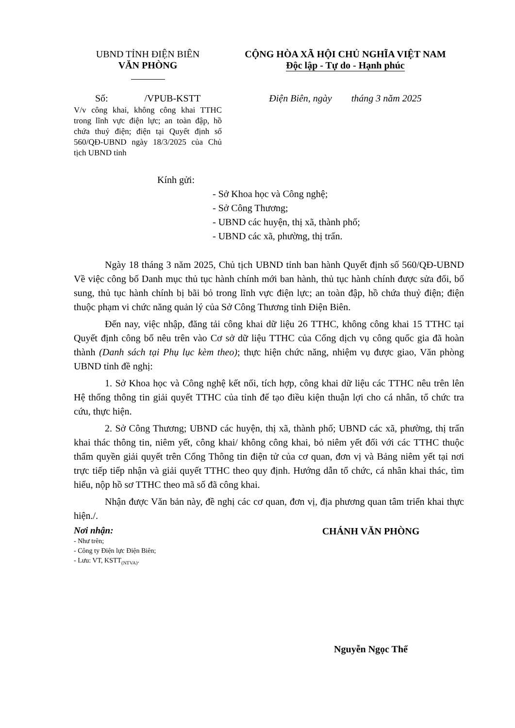UBND TỈNH ĐIỆN BIÊN
VĂN PHÒNG
CỘNG HÒA XÃ HỘI CHỦ NGHĨA VIỆT NAM
Độc lập - Tự do - Hạnh phúc
Số: /VPUB-KSTT
V/v công khai, không công khai TTHC trong lĩnh vực điện lực; an toàn đập, hồ chứa thuỷ điện; điện tại Quyết định số 560/QĐ-UBND ngày 18/3/2025 của Chủ tịch UBND tỉnh
Điện Biên, ngày tháng 3 năm 2025
Kính gửi:
- Sở Khoa học và Công nghệ;
- Sở Công Thương;
- UBND các huyện, thị xã, thành phố;
- UBND các xã, phường, thị trấn.
Ngày 18 tháng 3 năm 2025, Chủ tịch UBND tỉnh ban hành Quyết định số 560/QĐ-UBND Về việc công bố Danh mục thủ tục hành chính mới ban hành, thủ tục hành chính được sửa đổi, bổ sung, thủ tục hành chính bị bãi bỏ trong lĩnh vực điện lực; an toàn đập, hồ chứa thuỷ điện; điện thuộc phạm vi chức năng quản lý của Sở Công Thương tỉnh Điện Biên.
Đến nay, việc nhập, đăng tải công khai dữ liệu 26 TTHC, không công khai 15 TTHC tại Quyết định công bố nêu trên vào Cơ sở dữ liệu TTHC của Cổng dịch vụ công quốc gia đã hoàn thành (Danh sách tại Phụ lục kèm theo); thực hiện chức năng, nhiệm vụ được giao, Văn phòng UBND tỉnh đề nghị:
1. Sở Khoa học và Công nghệ kết nối, tích hợp, công khai dữ liệu các TTHC nêu trên lên Hệ thống thông tin giải quyết TTHC của tỉnh để tạo điều kiện thuận lợi cho cá nhân, tổ chức tra cứu, thực hiện.
2. Sở Công Thương; UBND các huyện, thị xã, thành phố; UBND các xã, phường, thị trấn khai thác thông tin, niêm yết, công khai/ không công khai, bỏ niêm yết đối với các TTHC thuộc thẩm quyền giải quyết trên Cổng Thông tin điện tử của cơ quan, đơn vị và Bảng niêm yết tại nơi trực tiếp tiếp nhận và giải quyết TTHC theo quy định. Hướng dẫn tổ chức, cá nhân khai thác, tìm hiểu, nộp hồ sơ TTHC theo mã số đã công khai.
Nhận được Văn bản này, đề nghị các cơ quan, đơn vị, địa phương quan tâm triển khai thực hiện./.
Nơi nhận:
- Như trên;
- Công ty Điện lực Điện Biên;
- Lưu: VT, KSTT<sub>(NTVA)</sub>.
CHÁNH VĂN PHÒNG
Nguyễn Ngọc Thể